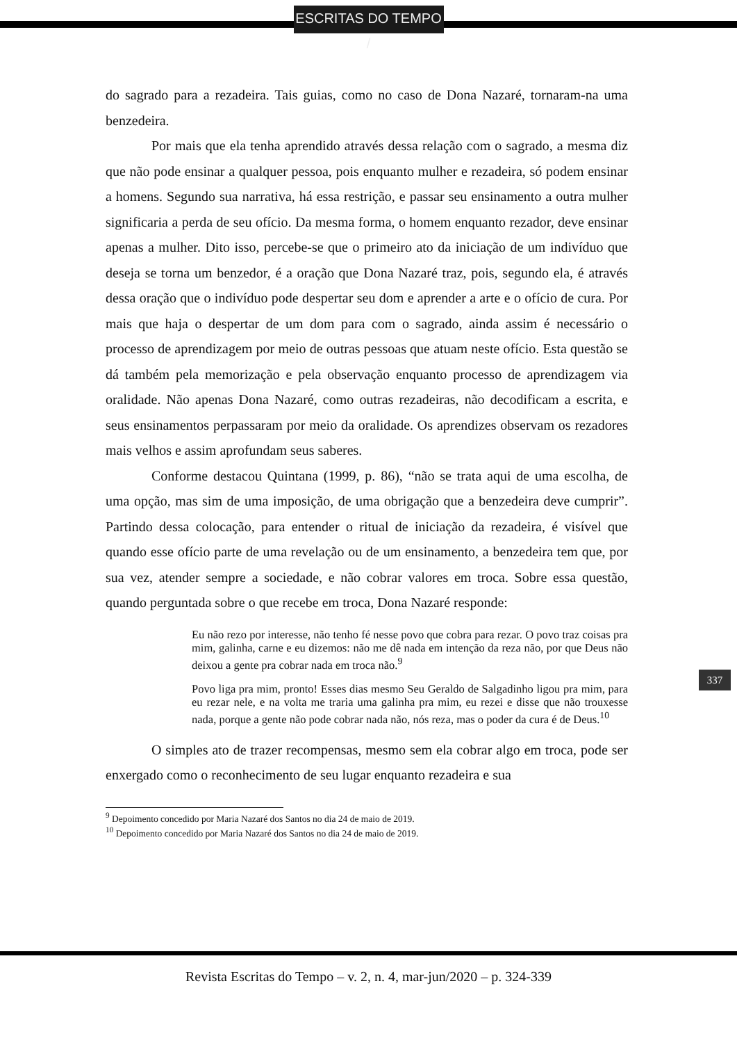ESCRITAS DO TEMPO /
do sagrado para a rezadeira. Tais guias, como no caso de Dona Nazaré, tornaram-na uma benzedeira.
Por mais que ela tenha aprendido através dessa relação com o sagrado, a mesma diz que não pode ensinar a qualquer pessoa, pois enquanto mulher e rezadeira, só podem ensinar a homens. Segundo sua narrativa, há essa restrição, e passar seu ensinamento a outra mulher significaria a perda de seu ofício. Da mesma forma, o homem enquanto rezador, deve ensinar apenas a mulher. Dito isso, percebe-se que o primeiro ato da iniciação de um indivíduo que deseja se torna um benzedor, é a oração que Dona Nazaré traz, pois, segundo ela, é através dessa oração que o indivíduo pode despertar seu dom e aprender a arte e o ofício de cura. Por mais que haja o despertar de um dom para com o sagrado, ainda assim é necessário o processo de aprendizagem por meio de outras pessoas que atuam neste ofício. Esta questão se dá também pela memorização e pela observação enquanto processo de aprendizagem via oralidade. Não apenas Dona Nazaré, como outras rezadeiras, não decodificam a escrita, e seus ensinamentos perpassaram por meio da oralidade. Os aprendizes observam os rezadores mais velhos e assim aprofundam seus saberes.
Conforme destacou Quintana (1999, p. 86), “não se trata aqui de uma escolha, de uma opção, mas sim de uma imposição, de uma obrigação que a benzedeira deve cumprir”. Partindo dessa colocação, para entender o ritual de iniciação da rezadeira, é visível que quando esse ofício parte de uma revelação ou de um ensinamento, a benzedeira tem que, por sua vez, atender sempre a sociedade, e não cobrar valores em troca. Sobre essa questão, quando perguntada sobre o que recebe em troca, Dona Nazaré responde:
Eu não rezo por interesse, não tenho fé nesse povo que cobra para rezar. O povo traz coisas pra mim, galinha, carne e eu dizemos: não me dê nada em intenção da reza não, por que Deus não deixou a gente pra cobrar nada em troca não.<sup>9</sup>
Povo liga pra mim, pronto! Esses dias mesmo Seu Geraldo de Salgadinho ligou pra mim, para eu rezar nele, e na volta me traria uma galinha pra mim, eu rezei e disse que não trouxesse nada, porque a gente não pode cobrar nada não, nós reza, mas o poder da cura é de Deus.<sup>10</sup>
O simples ato de trazer recompensas, mesmo sem ela cobrar algo em troca, pode ser enxergado como o reconhecimento de seu lugar enquanto rezadeira e sua
<sup>9</sup> Depoimento concedido por Maria Nazaré dos Santos no dia 24 de maio de 2019.
<sup>10</sup> Depoimento concedido por Maria Nazaré dos Santos no dia 24 de maio de 2019.
337
Revista Escritas do Tempo – v. 2, n. 4, mar-jun/2020 – p. 324-339